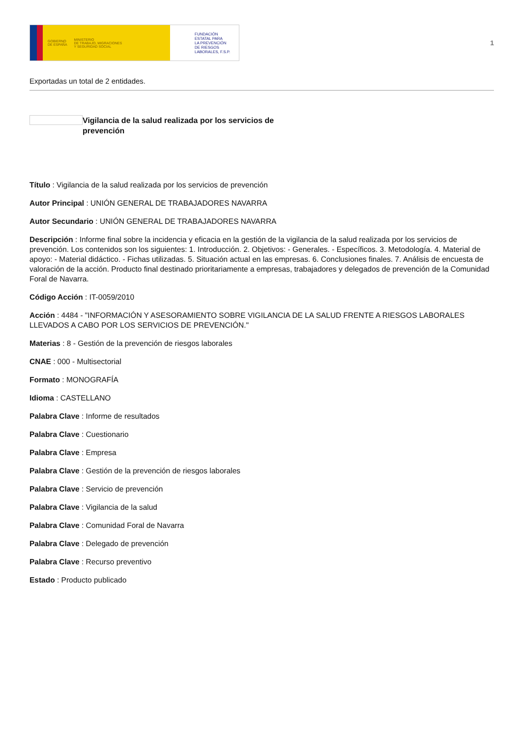GOBIERNO
DE ESPAÑA MINISTERIO
DE TRABAJO, MIGRACIONES
Y SEGURIDAD SOCIAL
FUNDACIÓN
ESTATAL PARA
LA PREVENCIÓN
DE RIESGOS
LABORALES, F.S.P.
1
Exportadas un total de 2 entidades.
Vigilancia de la salud realizada por los servicios de prevención
Título : Vigilancia de la salud realizada por los servicios de prevención
Autor Principal : UNIÓN GENERAL DE TRABAJADORES NAVARRA
Autor Secundario : UNIÓN GENERAL DE TRABAJADORES NAVARRA
Descripción : Informe final sobre la incidencia y eficacia en la gestión de la vigilancia de la salud realizada por los servicios de prevención. Los contenidos son los siguientes: 1. Introducción. 2. Objetivos: - Generales. - Específicos. 3. Metodología. 4. Material de apoyo: - Material didáctico. - Fichas utilizadas. 5. Situación actual en las empresas. 6. Conclusiones finales. 7. Análisis de encuesta de valoración de la acción. Producto final destinado prioritariamente a empresas, trabajadores y delegados de prevención de la Comunidad Foral de Navarra.
Código Acción : IT-0059/2010
Acción : 4484 - "INFORMACIÓN Y ASESORAMIENTO SOBRE VIGILANCIA DE LA SALUD FRENTE A RIESGOS LABORALES LLEVADOS A CABO POR LOS SERVICIOS DE PREVENCIÓN."
Materias : 8 - Gestión de la prevención de riesgos laborales
CNAE : 000 - Multisectorial
Formato : MONOGRAFÍA
Idioma : CASTELLANO
Palabra Clave : Informe de resultados
Palabra Clave : Cuestionario
Palabra Clave : Empresa
Palabra Clave : Gestión de la prevención de riesgos laborales
Palabra Clave : Servicio de prevención
Palabra Clave : Vigilancia de la salud
Palabra Clave : Comunidad Foral de Navarra
Palabra Clave : Delegado de prevención
Palabra Clave : Recurso preventivo
Estado : Producto publicado